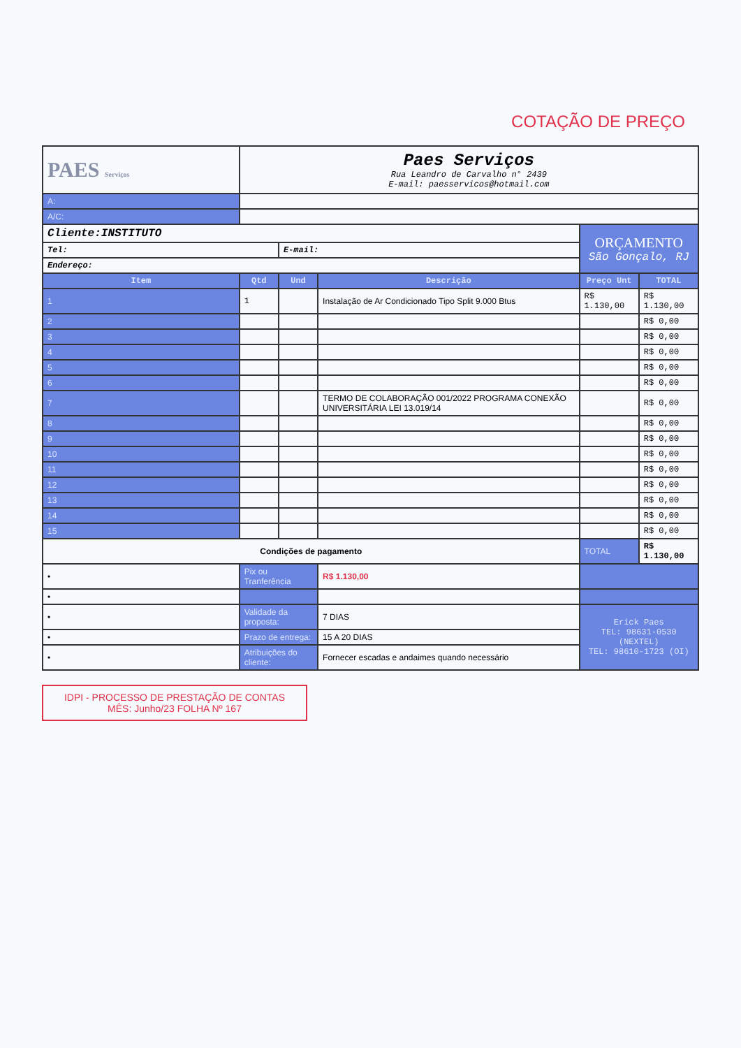COTAÇÃO DE PREÇO
| PAES Serviços | Paes Serviços Rua Leandro de Carvalho n° 2439 E-mail: paesservicos@hotmail.com | | | | |
| A: | | | | | |
| A/C: | | | | | |
| Cliente:INSTITUTO | | | | ORÇAMENTO São Gonçalo, RJ | |
| Tel: | | E-mail: | | | |
| Endereço: | | | | | |
| Item | Qtd | Und | Descrição | Preço Unt | TOTAL |
| 1 | 1 | | Instalação de Ar Condicionado Tipo Split 9.000 Btus | R$ 1.130,00 | R$ 1.130,00 |
| 2 | | | | | R$ 0,00 |
| 3 | | | | | R$ 0,00 |
| 4 | | | | | R$ 0,00 |
| 5 | | | | | R$ 0,00 |
| 6 | | | | | R$ 0,00 |
| 7 | | | TERMO DE COLABORAÇÃO 001/2022 PROGRAMA CONEXÃO UNIVERSITÁRIA LEI 13.019/14 | | R$ 0,00 |
| 8 | | | | | R$ 0,00 |
| 9 | | | | | R$ 0,00 |
| 10 | | | | | R$ 0,00 |
| 11 | | | | | R$ 0,00 |
| 12 | | | | | R$ 0,00 |
| 13 | | | | | R$ 0,00 |
| 14 | | | | | R$ 0,00 |
| 15 | | | | | R$ 0,00 |
| Condições de pagamento | | | | TOTAL | R$ 1.130,00 |
| • | Pix ou Tranferência | | R$ 1.130,00 | | |
| • | | | | | |
| • | Validade da proposta: | | 7 DIAS | Erick Paes TEL: 98631-0530 (NEXTEL) TEL: 98610-1723 (OI) | |
| • | Prazo de entrega: | | 15 A 20 DIAS | | |
| • | Atribuições do cliente: | | Fornecer escadas e andaimes quando necessário | | |
IDPI - PROCESSO DE PRESTAÇÃO DE CONTAS
MÊS: Junho/23 FOLHA Nº 167